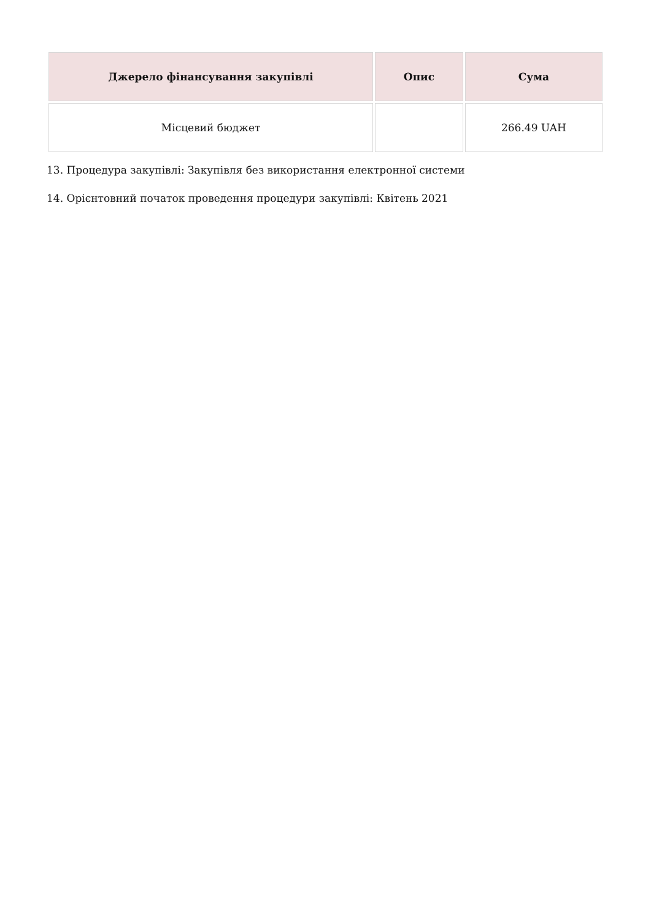| Джерело фінансування закупівлі | Опис | Сума |
| --- | --- | --- |
| Місцевий бюджет | | 266.49 UAH |
13. Процедура закупівлі: Закупівля без використання електронної системи
14. Орієнтовний початок проведення процедури закупівлі: Квітень 2021